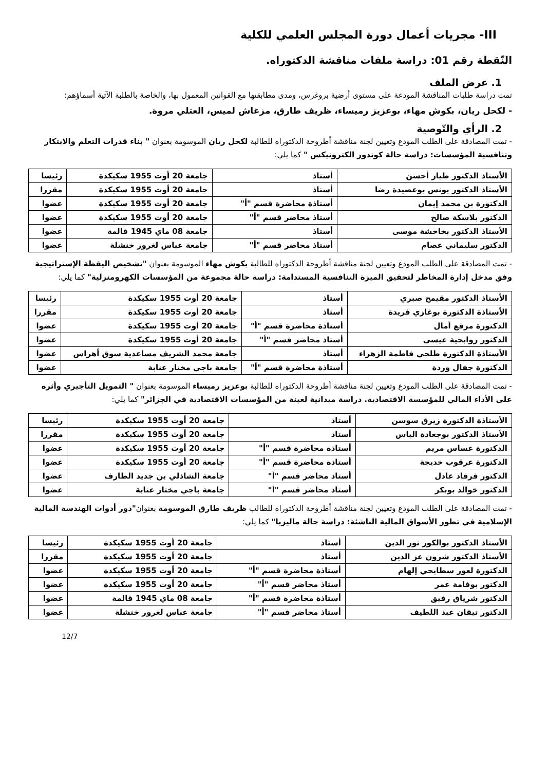III- مجريات أعمال دورة المجلس العلمي للكلية
النّقطة رقم 01: دراسة ملفات مناقشة الدكتوراه.
1. عرض الملف
تمت دراسة طلبات المناقشة المودعة على مستوى أرضية بروغرس، ومدى مطابقتها مع القوانين المعمول بها، والخاصة بالطلبة الآتية أسماؤهم:
- لكحل ريان، بكوش مهاء، بوعزيز رميساء، ظريف طارق، مزغاش لميس، العتلي مروة.
2. الرأي والتّوصية
- تمت المصادقة على الطلب المودع وتعيين لجنة مناقشة أطروحة الدكتوراه للطالبة لكحل ريان الموسومة بعنوان " بناء قدرات التعلم والابتكار وتنافسية المؤسسات: دراسة حالة كوندور الكترونيكس " كما يلي:
| الأستاذ الدكتور طيار أحسن | أستاذ | جامعة 20 أوت 1955 سكيكدة | رئيسا |
| الأستاذ الدكتور يونس بوعصيدة رضا | أستاذ | جامعة 20 أوت 1955 سكيكدة | مقررا |
| الدكتورة بن محمد إيمان | أستاذة محاضرة قسم "أ" | جامعة 20 أوت 1955 سكيكدة | عضوا |
| الدكتور بلاسكة صالح | أستاذ محاضر قسم "أ" | جامعة 20 أوت 1955 سكيكدة | عضوا |
| الأستاذ الدكتور بخاخشة موسى | أستاذ | جامعة 08 ماي 1945 قالمة | عضوا |
| الدكتور سليماني عصام | أستاذ محاضر قسم "أ" | جامعة عباس لغرور خنشلة | عضوا |
- تمت المصادقة على الطلب المودع وتعيين لجنة مناقشة أطروحة الدكتوراه للطالبة بكوش مهاء الموسومة بعنوان "تشخيص اليقظة الإستراتيجية وفق مدخل إدارة المخاطر لتحقيق الميزة التنافسية المستدامة: دراسة حالة مجموعة من المؤسسات الكهرومنزلية" كما يلي:
| الأستاذ الدكتور مقيمح صبري | أستاذ | جامعة 20 أوت 1955 سكيكدة | رئيسا |
| الأستاذة الدكتورة بوغازي فريدة | أستاذ | جامعة 20 أوت 1955 سكيكدة | مقررا |
| الدكتورة مرقع أمال | أستاذة محاضرة قسم "أ" | جامعة 20 أوت 1955 سكيكدة | عضوا |
| الدكتور روابحية عيسى | أستاذ محاضر قسم "أ" | جامعة 20 أوت 1955 سكيكدة | عضوا |
| الأستاذة الدكتورة طلحي فاطمة الزهراء | أستاذ | جامعة محمد الشريف مساعدية سوق أهراس | عضوا |
| الدكتورة جفال وردة | أستاذة محاضرة قسم "أ" | جامعة باجي مختار عنابة | عضوا |
- تمت المصادقة على الطلب المودع وتعيين لجنة مناقشة أطروحة الدكتوراه للطالبة بوعزيز رميساء الموسومة بعنوان " التمويل التأجيري وأثره على الأداء المالي للمؤسسة الاقتصادية. دراسة ميدانية لعينة من المؤسسات الاقتصادية في الجزائر" كما يلي:
| الأستاذة الدكتورة زيرق سوسن | أستاذ | جامعة 20 أوت 1955 سكيكدة | رئيسا |
| الأستاذ الدكتور بوجعادة الياس | أستاذ | جامعة 20 أوت 1955 سكيكدة | مقررا |
| الدكتورة عساس مريم | أستاذة محاضرة قسم "أ" | جامعة 20 أوت 1955 سكيكدة | عضوا |
| الدكتورة عرقوب خديجة | أستاذة محاضرة قسم "أ" | جامعة 20 أوت 1955 سكيكدة | عضوا |
| الدكتور قرقاد عادل | أستاذ محاضر قسم "أ" | جامعة الشاذلي بن جديد الطارف | عضوا |
| الدكتور خوالد بوبكر | أستاذ محاضر قسم "أ" | جامعة باجي مختار عنابة | عضوا |
- تمت المصادقة على الطلب المودع وتعيين لجنة مناقشة أطروحة الدكتوراه للطالب ظريف طارق الموسومة بعنوان"دور أدوات الهندسة المالية الإسلامية في تطور الأسواق المالية الناشئة: دراسة حالة ماليزيا" كما يلي:
| الأستاذ الدكتور بوالكور نور الدين | أستاذ | جامعة 20 أوت 1955 سكيكدة | رئيسا |
| الأستاذ الدكتور شرون عز الدين | أستاذ | جامعة 20 أوت 1955 سكيكدة | مقررا |
| الدكتورة لعور سطايحي إلهام | أستاذة محاضرة قسم "أ" | جامعة 20 أوت 1955 سكيكدة | عضوا |
| الدكتور بوفامة عمر | أستاذ محاضر قسم "أ" | جامعة 20 أوت 1955 سكيكدة | عضوا |
| الدكتور شرياق رفيق | أستاذة محاضرة قسم "أ" | جامعة 08 ماي 1945 قالمة | عضوا |
| الدكتور تيقان عبد اللطيف | أستاذ محاضر قسم "أ" | جامعة عباس لغرور خنشلة | عضوا |
12/7